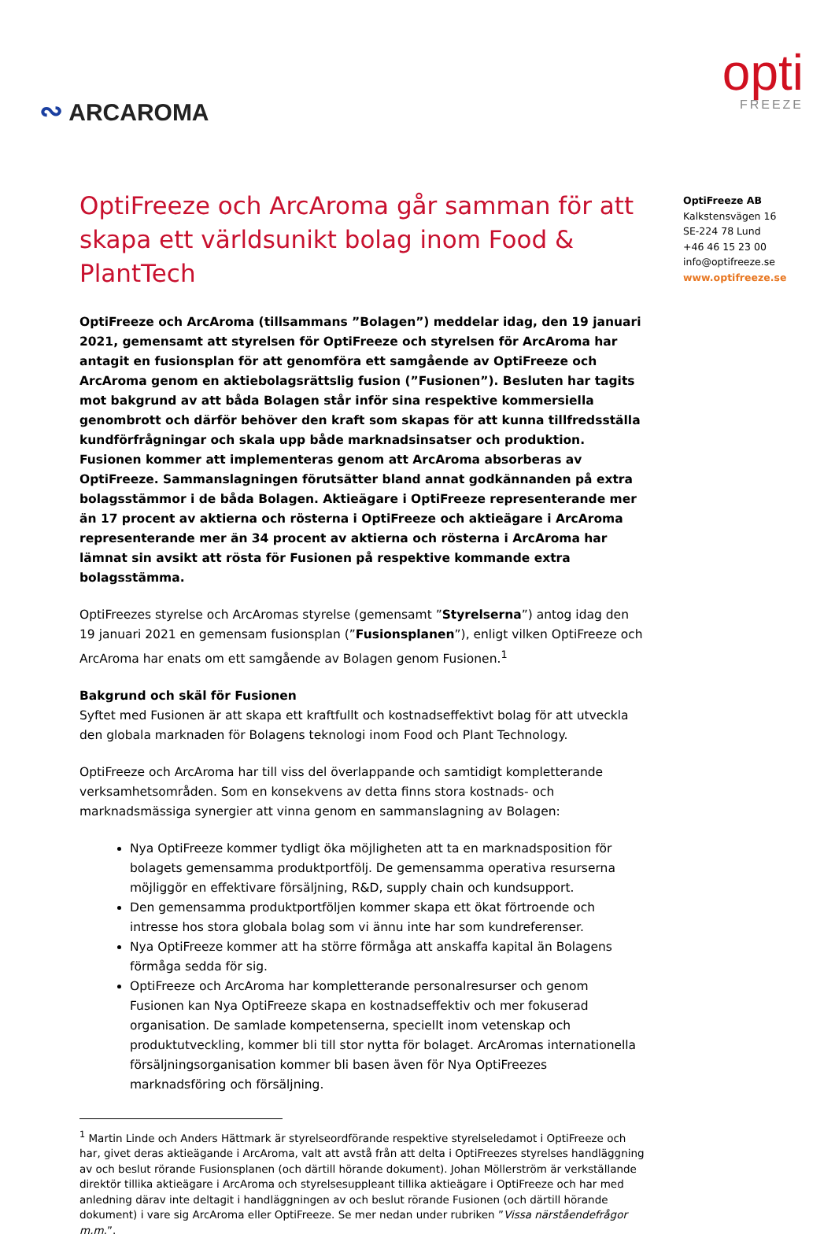∾ ARCAROMA
opti
FREEZE
OptiFreeze och ArcAroma går samman för att skapa ett världsunikt bolag inom Food & PlantTech
OptiFreeze och ArcAroma (tillsammans ”Bolagen”) meddelar idag, den 19 januari 2021, gemensamt att styrelsen för OptiFreeze och styrelsen för ArcAroma har antagit en fusionsplan för att genomföra ett samgående av OptiFreeze och ArcAroma genom en aktiebolagsrättslig fusion (”Fusionen”). Besluten har tagits mot bakgrund av att båda Bolagen står inför sina respektive kommersiella genombrott och därför behöver den kraft som skapas för att kunna tillfredsställa kundförfrågningar och skala upp både marknadsinsatser och produktion. Fusionen kommer att implementeras genom att ArcAroma absorberas av OptiFreeze. Sammanslagningen förutsätter bland annat godkännanden på extra bolagsstämmor i de båda Bolagen. Aktieägare i OptiFreeze representerande mer än 17 procent av aktierna och rösterna i OptiFreeze och aktieägare i ArcAroma representerande mer än 34 procent av aktierna och rösterna i ArcAroma har lämnat sin avsikt att rösta för Fusionen på respektive kommande extra bolagsstämma.
OptiFreezes styrelse och ArcAromas styrelse (gemensamt ”Styrelserna”) antog idag den 19 januari 2021 en gemensam fusionsplan (”Fusionsplanen”), enligt vilken OptiFreeze och ArcAroma har enats om ett samgående av Bolagen genom Fusionen.<sup>1</sup>
Bakgrund och skäl för Fusionen
Syftet med Fusionen är att skapa ett kraftfullt och kostnadseffektivt bolag för att utveckla den globala marknaden för Bolagens teknologi inom Food och Plant Technology.
OptiFreeze och ArcAroma har till viss del överlappande och samtidigt kompletterande verksamhetsområden. Som en konsekvens av detta finns stora kostnads- och marknadsmässiga synergier att vinna genom en sammanslagning av Bolagen:
Nya OptiFreeze kommer tydligt öka möjligheten att ta en marknadsposition för bolagets gemensamma produktportfölj. De gemensamma operativa resurserna möjliggör en effektivare försäljning, R&D, supply chain och kundsupport.
Den gemensamma produktportföljen kommer skapa ett ökat förtroende och intresse hos stora globala bolag som vi ännu inte har som kundreferenser.
Nya OptiFreeze kommer att ha större förmåga att anskaffa kapital än Bolagens förmåga sedda för sig.
OptiFreeze och ArcAroma har kompletterande personalresurser och genom Fusionen kan Nya OptiFreeze skapa en kostnadseffektiv och mer fokuserad organisation. De samlade kompetenserna, speciellt inom vetenskap och produktutveckling, kommer bli till stor nytta för bolaget. ArcAromas internationella försäljningsorganisation kommer bli basen även för Nya OptiFreezes marknadsföring och försäljning.
<sup>1</sup> Martin Linde och Anders Hättmark är styrelseordförande respektive styrelseledamot i OptiFreeze och har, givet deras aktieägande i ArcAroma, valt att avstå från att delta i OptiFreezes styrelses handläggning av och beslut rörande Fusionsplanen (och därtill hörande dokument). Johan Möllerström är verkställande direktör tillika aktieägare i ArcAroma och styrelsesuppleant tillika aktieägare i OptiFreeze och har med anledning därav inte deltagit i handläggningen av och beslut rörande Fusionen (och därtill hörande dokument) i vare sig ArcAroma eller OptiFreeze. Se mer nedan under rubriken ”Vissa närståendefrågor m.m.”.
OptiFreeze AB
Kalkstensvägen 16
SE-224 78 Lund
+46 46 15 23 00
info@optifreeze.se
www.optifreeze.se